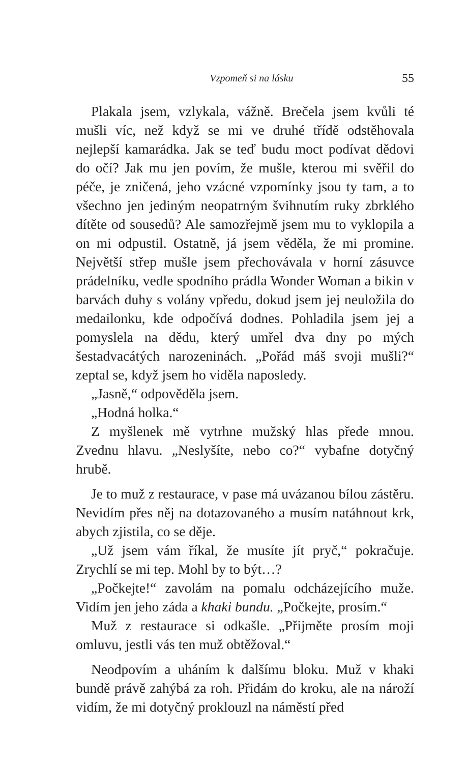Vzpomeň si na lásku 55
Plakala jsem, vzlykala, vážně. Brečela jsem kvůli té mušli víc, než když se mi ve druhé třídě odstěhovala nejlepší kamarádka. Jak se teď budu moct podívat dědovi do očí? Jak mu jen povím, že mušle, kterou mi svěřil do péče, je zničená, jeho vzácné vzpomínky jsou ty tam, a to všechno jen jediným neopatrným švihnutím ruky zbrklého dítěte od sousedů? Ale samozřejmě jsem mu to vyklopila a on mi odpustil. Ostatně, já jsem věděla, že mi promine. Největší střep mušle jsem přechovávala v horní zásuvce prádelníku, vedle spodního prádla Wonder Woman a bikin v barvách duhy s volány vpředu, dokud jsem jej neuložila do medailonku, kde odpočívá dodnes. Pohladila jsem jej a pomyslela na dědu, který umřel dva dny po mých šestadvacátých narozeninách. „Pořád máš svoji mušli?“ zeptal se, když jsem ho viděla naposledy.
„Jasně,“ odpověděla jsem.
„Hodná holka.“
Z myšlenek mě vytrhne mužský hlas přede mnou. Zvednu hlavu. „Neslyšíte, nebo co?“ vybafne dotyčný hrubě.
Je to muž z restaurace, v pase má uvázanou bílou zástěru. Nevidím přes něj na dotazovaného a musím natáhnout krk, abych zjistila, co se děje.
„Už jsem vám říkal, že musíte jít pryč,“ pokračuje. Zrychlí se mi tep. Mohl by to být…?
„Počkejte!“ zavolám na pomalu odcházejícího muže. Vidím jen jeho záda a khaki bundu. „Počkejte, prosím.“
Muž z restaurace si odkašle. „Přijměte prosím moji omluvu, jestli vás ten muž obtěžoval.“
Neodpovím a uháním k dalšímu bloku. Muž v khaki bundě právě zahýbá za roh. Přidám do kroku, ale na nároží vidím, že mi dotyčný proklouzl na náměstí před